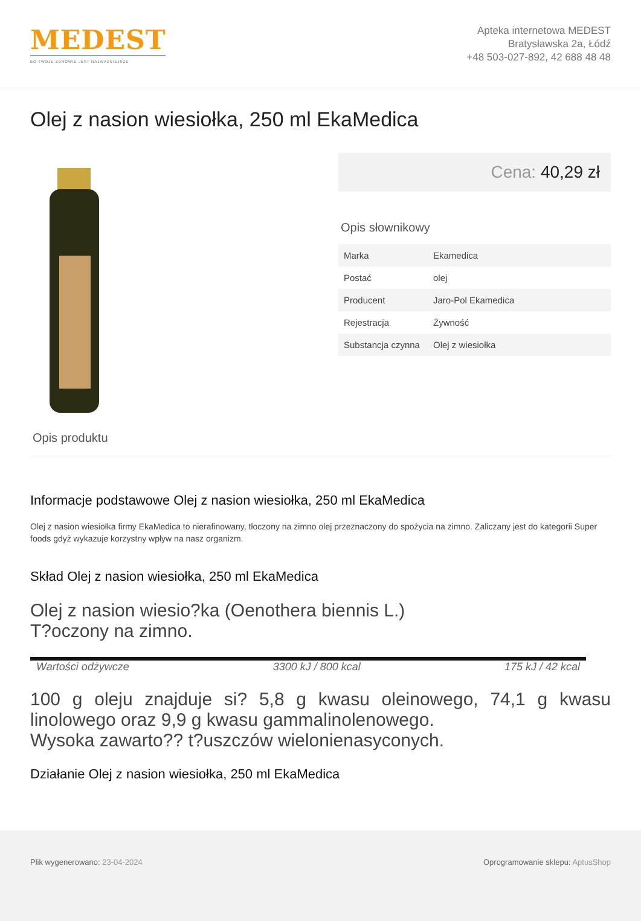MEDEST
BO TWOJE ZDROWIE JEST NAJWAŻNIEJSZE
Apteka internetowa MEDEST
Bratysławska 2a, Łódź
+48 503-027-892, 42 688 48 48
Olej z nasion wiesiołka, 250 ml EkaMedica
Cena: 40,29 zł
Opis słownikowy
| Marka | Ekamedica |
| Postać | olej |
| Producent | Jaro-Pol Ekamedica |
| Rejestracja | Żywność |
| Substancja czynna | Olej z wiesiołka |
Opis produktu
Informacje podstawowe Olej z nasion wiesiołka, 250 ml EkaMedica
Olej z nasion wiesiołka firmy EkaMedica to nierafinowany, tłoczony na zimno olej przeznaczony do spożycia na zimno. Zaliczany jest do kategorii Super foods gdyż wykazuje korzystny wpływ na nasz organizm.
Skład Olej z nasion wiesiołka, 250 ml EkaMedica
Olej z nasion wiesio?ka (Oenothera biennis L.)
T?oczony na zimno.
Wartości odżywcze 3300 kJ / 800 kcal 175 kJ / 42 kcal
100 g oleju znajduje si? 5,8 g kwasu oleinowego, 74,1 g kwasu linolowego oraz 9,9 g kwasu gammalinolenowego.
Wysoka zawarto?? t?uszczów wielonienasyconych.
Działanie Olej z nasion wiesiołka, 250 ml EkaMedica
Plik wygenerowano: 23-04-2024 Oprogramowanie sklepu: AptusShop